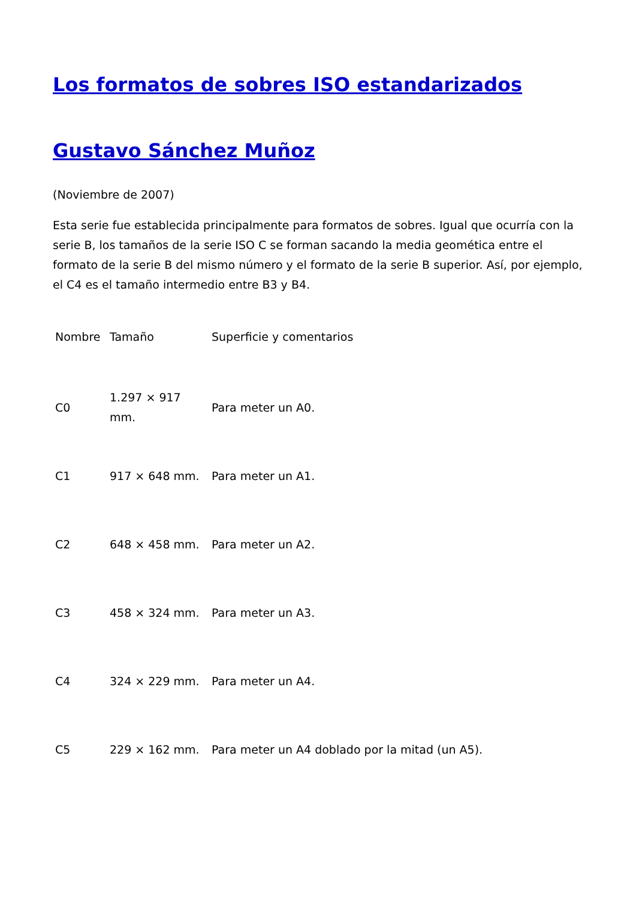Los formatos de sobres ISO estandarizados
Gustavo Sánchez Muñoz
(Noviembre de 2007)
Esta serie fue establecida principalmente para formatos de sobres. Igual que ocurría con la serie B, los tamaños de la serie ISO C se forman sacando la media geomética entre el formato de la serie B del mismo número y el formato de la serie B superior. Así, por ejemplo, el C4 es el tamaño intermedio entre B3 y B4.
| Nombre | Tamaño | Superficie y comentarios |
| --- | --- | --- |
| C0 | 1.297 × 917 mm. | Para meter un A0. |
| C1 | 917 × 648 mm. | Para meter un A1. |
| C2 | 648 × 458 mm. | Para meter un A2. |
| C3 | 458 × 324 mm. | Para meter un A3. |
| C4 | 324 × 229 mm. | Para meter un A4. |
| C5 | 229 × 162 mm. | Para meter un A4 doblado por la mitad (un A5). |